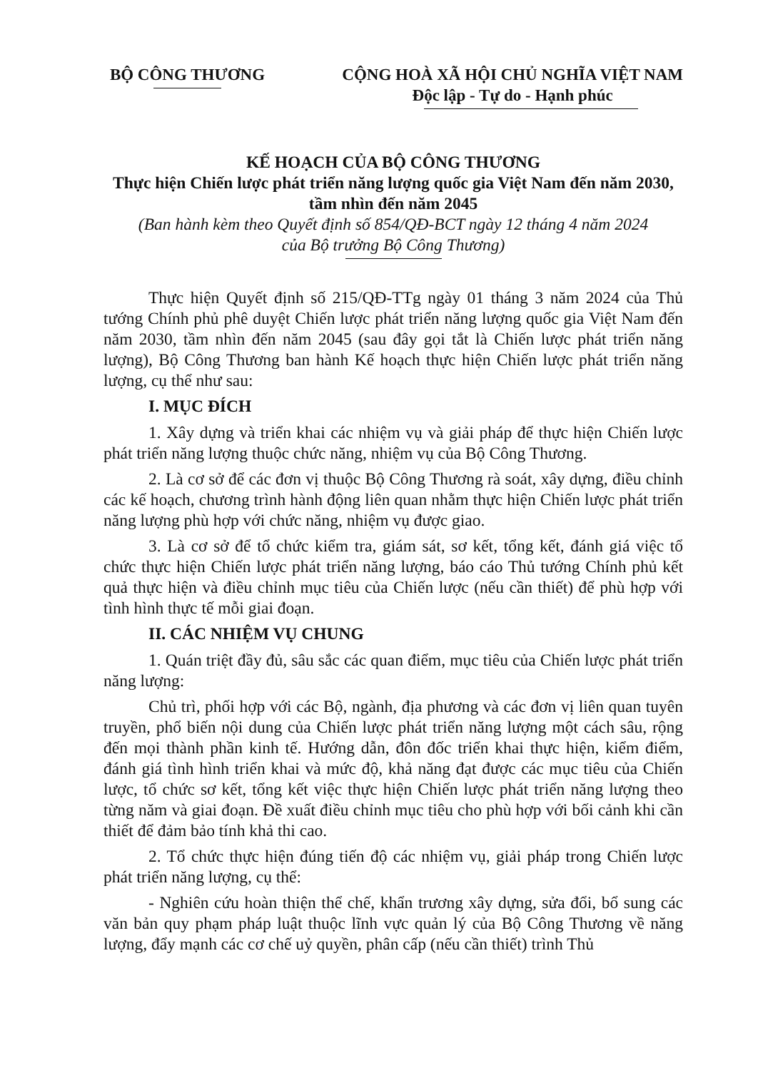BỘ CÔNG THƯƠNG CỘNG HOÀ XÃ HỘI CHỦ NGHĨA VIỆT NAM
Độc lập - Tự do - Hạnh phúc
KẾ HOẠCH CỦA BỘ CÔNG THƯƠNG
Thực hiện Chiến lược phát triển năng lượng quốc gia Việt Nam đến năm 2030, tầm nhìn đến năm 2045
(Ban hành kèm theo Quyết định số 854/QĐ-BCT ngày 12 tháng 4 năm 2024
của Bộ trưởng Bộ Công Thương)
Thực hiện Quyết định số 215/QĐ-TTg ngày 01 tháng 3 năm 2024 của Thủ tướng Chính phủ phê duyệt Chiến lược phát triển năng lượng quốc gia Việt Nam đến năm 2030, tầm nhìn đến năm 2045 (sau đây gọi tắt là Chiến lược phát triển năng lượng), Bộ Công Thương ban hành Kế hoạch thực hiện Chiến lược phát triển năng lượng, cụ thể như sau:
I. MỤC ĐÍCH
1. Xây dựng và triển khai các nhiệm vụ và giải pháp để thực hiện Chiến lược phát triển năng lượng thuộc chức năng, nhiệm vụ của Bộ Công Thương.
2. Là cơ sở để các đơn vị thuộc Bộ Công Thương rà soát, xây dựng, điều chỉnh các kế hoạch, chương trình hành động liên quan nhằm thực hiện Chiến lược phát triển năng lượng phù hợp với chức năng, nhiệm vụ được giao.
3. Là cơ sở để tổ chức kiểm tra, giám sát, sơ kết, tổng kết, đánh giá việc tổ chức thực hiện Chiến lược phát triển năng lượng, báo cáo Thủ tướng Chính phủ kết quả thực hiện và điều chỉnh mục tiêu của Chiến lược (nếu cần thiết) để phù hợp với tình hình thực tế mỗi giai đoạn.
II. CÁC NHIỆM VỤ CHUNG
1. Quán triệt đầy đủ, sâu sắc các quan điểm, mục tiêu của Chiến lược phát triển năng lượng:
Chủ trì, phối hợp với các Bộ, ngành, địa phương và các đơn vị liên quan tuyên truyền, phổ biến nội dung của Chiến lược phát triển năng lượng một cách sâu, rộng đến mọi thành phần kinh tế. Hướng dẫn, đôn đốc triển khai thực hiện, kiểm điểm, đánh giá tình hình triển khai và mức độ, khả năng đạt được các mục tiêu của Chiến lược, tổ chức sơ kết, tổng kết việc thực hiện Chiến lược phát triển năng lượng theo từng năm và giai đoạn. Đề xuất điều chỉnh mục tiêu cho phù hợp với bối cảnh khi cần thiết để đảm bảo tính khả thi cao.
2. Tổ chức thực hiện đúng tiến độ các nhiệm vụ, giải pháp trong Chiến lược phát triển năng lượng, cụ thể:
- Nghiên cứu hoàn thiện thể chế, khẩn trương xây dựng, sửa đổi, bổ sung các văn bản quy phạm pháp luật thuộc lĩnh vực quản lý của Bộ Công Thương về năng lượng, đẩy mạnh các cơ chế uỷ quyền, phân cấp (nếu cần thiết) trình Thủ